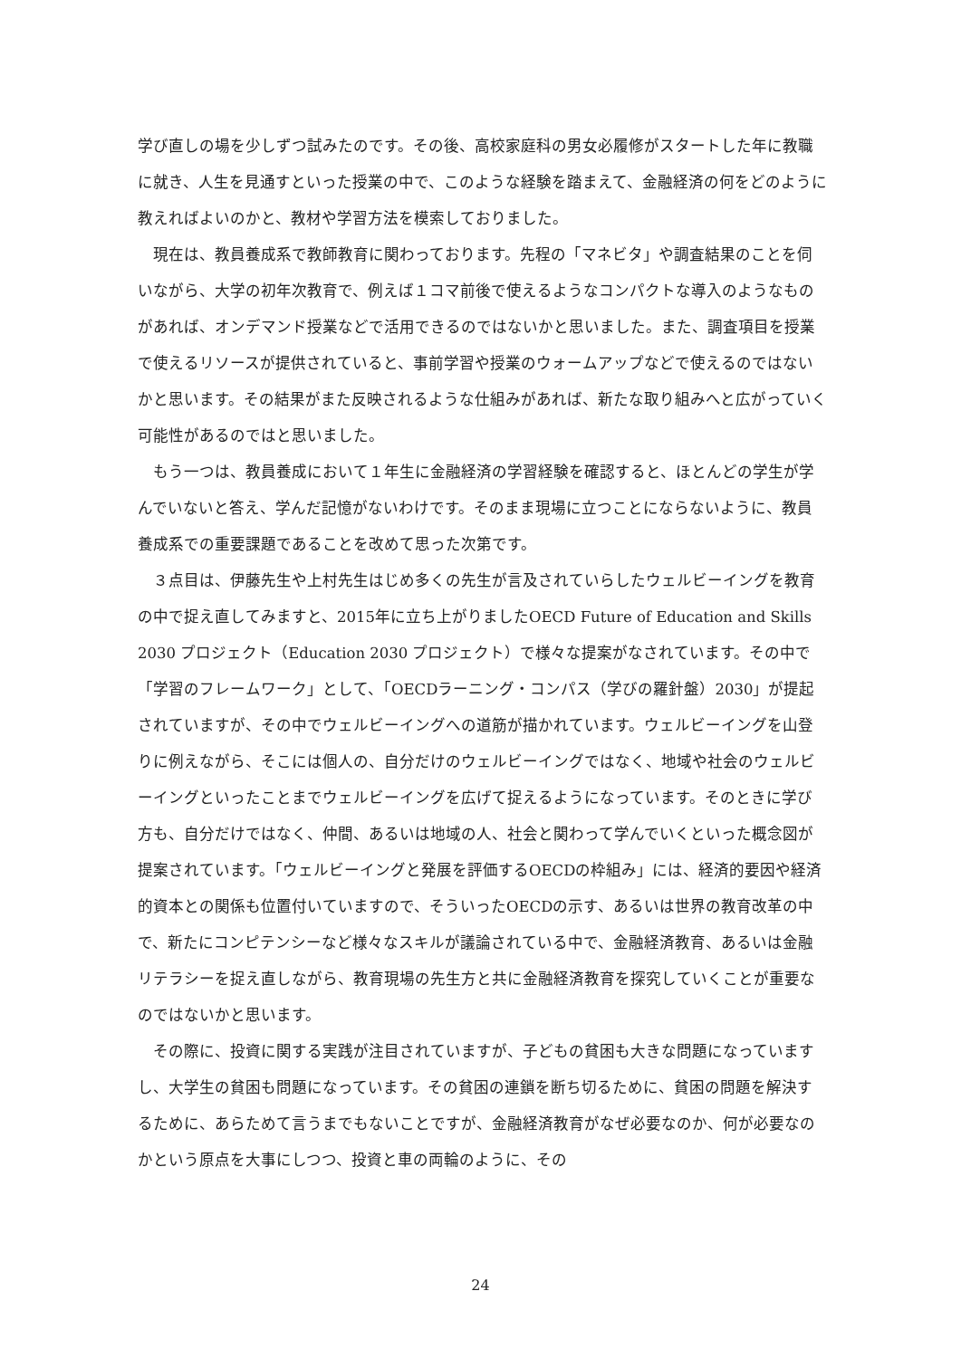学び直しの場を少しずつ試みたのです。その後、高校家庭科の男女必履修がスタートした年に教職に就き、人生を見通すといった授業の中で、このような経験を踏まえて、金融経済の何をどのように教えればよいのかと、教材や学習方法を模索しておりました。
現在は、教員養成系で教師教育に関わっております。先程の「マネビタ」や調査結果のことを伺いながら、大学の初年次教育で、例えば１コマ前後で使えるようなコンパクトな導入のようなものがあれば、オンデマンド授業などで活用できるのではないかと思いました。また、調査項目を授業で使えるリソースが提供されていると、事前学習や授業のウォームアップなどで使えるのではないかと思います。その結果がまた反映されるような仕組みがあれば、新たな取り組みへと広がっていく可能性があるのではと思いました。
もう一つは、教員養成において１年生に金融経済の学習経験を確認すると、ほとんどの学生が学んでいないと答え、学んだ記憶がないわけです。そのまま現場に立つことにならないように、教員養成系での重要課題であることを改めて思った次第です。
３点目は、伊藤先生や上村先生はじめ多くの先生が言及されていらしたウェルビーイングを教育の中で捉え直してみますと、2015年に立ち上がりましたOECD Future of Education and Skills 2030 プロジェクト（Education 2030 プロジェクト）で様々な提案がなされています。その中で「学習のフレームワーク」として、「OECDラーニング・コンパス（学びの羅針盤）2030」が提起されていますが、その中でウェルビーイングへの道筋が描かれています。ウェルビーイングを山登りに例えながら、そこには個人の、自分だけのウェルビーイングではなく、地域や社会のウェルビーイングといったことまでウェルビーイングを広げて捉えるようになっています。そのときに学び方も、自分だけではなく、仲間、あるいは地域の人、社会と関わって学んでいくといった概念図が提案されています。「ウェルビーイングと発展を評価するOECDの枠組み」には、経済的要因や経済的資本との関係も位置付いていますので、そういったOECDの示す、あるいは世界の教育改革の中で、新たにコンピテンシーなど様々なスキルが議論されている中で、金融経済教育、あるいは金融リテラシーを捉え直しながら、教育現場の先生方と共に金融経済教育を探究していくことが重要なのではないかと思います。
その際に、投資に関する実践が注目されていますが、子どもの貧困も大きな問題になっていますし、大学生の貧困も問題になっています。その貧困の連鎖を断ち切るために、貧困の問題を解決するために、あらためて言うまでもないことですが、金融経済教育がなぜ必要なのか、何が必要なのかという原点を大事にしつつ、投資と車の両輪のように、その
24